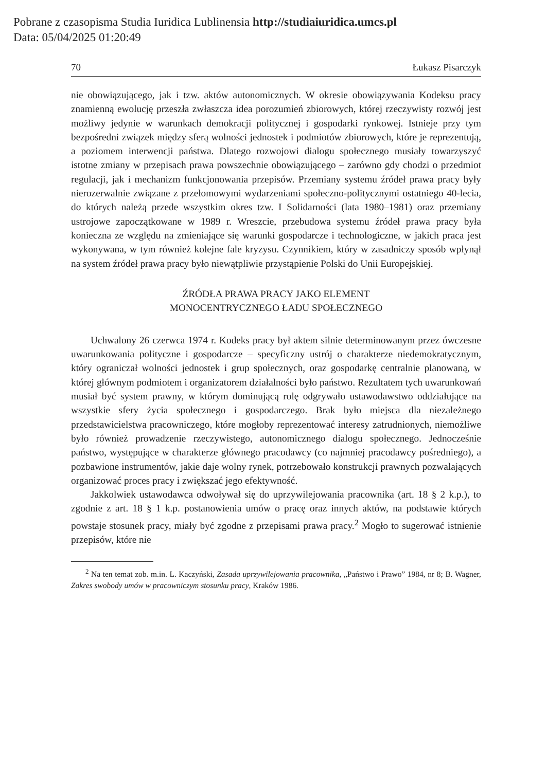Pobrane z czasopisma Studia Iuridica Lublinensia http://studiaiuridica.umcs.pl
Data: 05/04/2025 01:20:49
70 Łukasz Pisarczyk
nie obowiązującego, jak i tzw. aktów autonomicznych. W okresie obowiązywania Kodeksu pracy znamienną ewolucję przeszła zwłaszcza idea porozumień zbiorowych, której rzeczywisty rozwój jest możliwy jedynie w warunkach demokracji politycznej i gospodarki rynkowej. Istnieje przy tym bezpośredni związek między sferą wolności jednostek i podmiotów zbiorowych, które je reprezentują, a poziomem interwencji państwa. Dlatego rozwojowi dialogu społecznego musiały towarzyszyć istotne zmiany w przepisach prawa powszechnie obowiązującego – zarówno gdy chodzi o przedmiot regulacji, jak i mechanizm funkcjonowania przepisów. Przemiany systemu źródeł prawa pracy były nierozerwalnie związane z przełomowymi wydarzeniami społeczno-politycznymi ostatniego 40-lecia, do których należą przede wszystkim okres tzw. I Solidarności (lata 1980–1981) oraz przemiany ustrojowe zapoczątkowane w 1989 r. Wreszcie, przebudowa systemu źródeł prawa pracy była konieczna ze względu na zmieniające się warunki gospodarcze i technologiczne, w jakich praca jest wykonywana, w tym również kolejne fale kryzysu. Czynnikiem, który w zasadniczy sposób wpłynął na system źródeł prawa pracy było niewątpliwie przystąpienie Polski do Unii Europejskiej.
ŹRÓDŁA PRAWA PRACY JAKO ELEMENT
MONOCENTRYCZNEGO ŁADU SPOŁECZNEGO
Uchwalony 26 czerwca 1974 r. Kodeks pracy był aktem silnie determinowanym przez ówczesne uwarunkowania polityczne i gospodarcze – specyficzny ustrój o charakterze niedemokratycznym, który ograniczał wolności jednostek i grup społecznych, oraz gospodarkę centralnie planowaną, w której głównym podmiotem i organizatorem działalności było państwo. Rezultatem tych uwarunkowań musiał być system prawny, w którym dominującą rolę odgrywało ustawodawstwo oddziałujące na wszystkie sfery życia społecznego i gospodarczego. Brak było miejsca dla niezależnego przedstawicielstwa pracowniczego, które mogłoby reprezentować interesy zatrudnionych, niemożliwe było również prowadzenie rzeczywistego, autonomicznego dialogu społecznego. Jednocześnie państwo, występujące w charakterze głównego pracodawcy (co najmniej pracodawcy pośredniego), a pozbawione instrumentów, jakie daje wolny rynek, potrzebowało konstrukcji prawnych pozwalających organizować proces pracy i zwiększać jego efektywność.
Jakkolwiek ustawodawca odwoływał się do uprzywilejowania pracownika (art. 18 § 2 k.p.), to zgodnie z art. 18 § 1 k.p. postanowienia umów o pracę oraz innych aktów, na podstawie których powstaje stosunek pracy, miały być zgodne z przepisami prawa pracy.<sup>2</sup> Mogło to sugerować istnienie przepisów, które nie
<sup>2</sup> Na ten temat zob. m.in. L. Kaczyński, Zasada uprzywilejowania pracownika, „Państwo i Prawo” 1984, nr 8; B. Wagner, Zakres swobody umów w pracowniczym stosunku pracy, Kraków 1986.